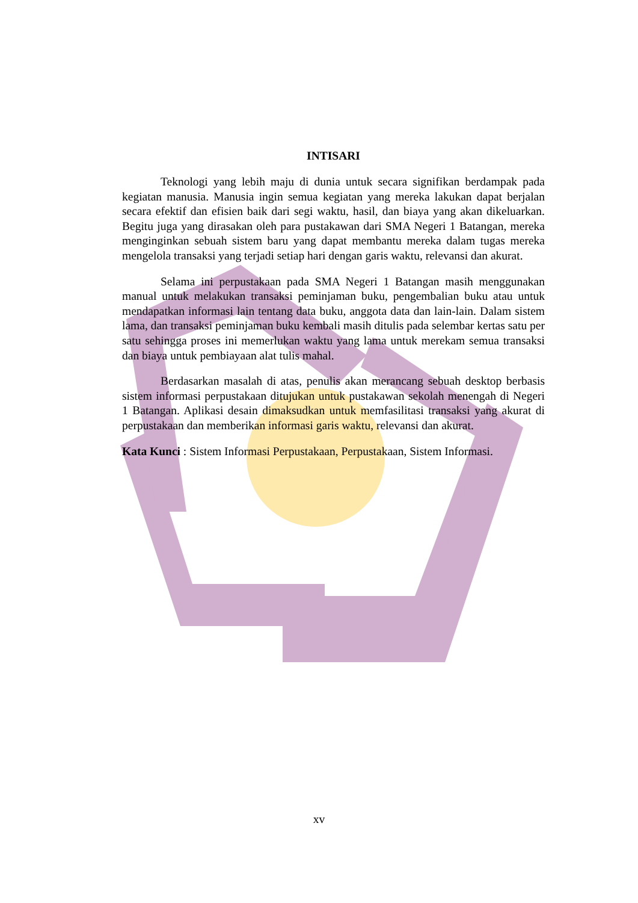INTISARI
Teknologi yang lebih maju di dunia untuk secara signifikan berdampak pada kegiatan manusia. Manusia ingin semua kegiatan yang mereka lakukan dapat berjalan secara efektif dan efisien baik dari segi waktu, hasil, dan biaya yang akan dikeluarkan. Begitu juga yang dirasakan oleh para pustakawan dari SMA Negeri 1 Batangan, mereka menginginkan sebuah sistem baru yang dapat membantu mereka dalam tugas mereka mengelola transaksi yang terjadi setiap hari dengan garis waktu, relevansi dan akurat.
Selama ini perpustakaan pada SMA Negeri 1 Batangan masih menggunakan manual untuk melakukan transaksi peminjaman buku, pengembalian buku atau untuk mendapatkan informasi lain tentang data buku, anggota data dan lain-lain. Dalam sistem lama, dan transaksi peminjaman buku kembali masih ditulis pada selembar kertas satu per satu sehingga proses ini memerlukan waktu yang lama untuk merekam semua transaksi dan biaya untuk pembiayaan alat tulis mahal.
Berdasarkan masalah di atas, penulis akan merancang sebuah desktop berbasis sistem informasi perpustakaan ditujukan untuk pustakawan sekolah menengah di Negeri 1 Batangan. Aplikasi desain dimaksudkan untuk memfasilitasi transaksi yang akurat di perpustakaan dan memberikan informasi garis waktu, relevansi dan akurat.
Kata Kunci : Sistem Informasi Perpustakaan, Perpustakaan, Sistem Informasi.
xv